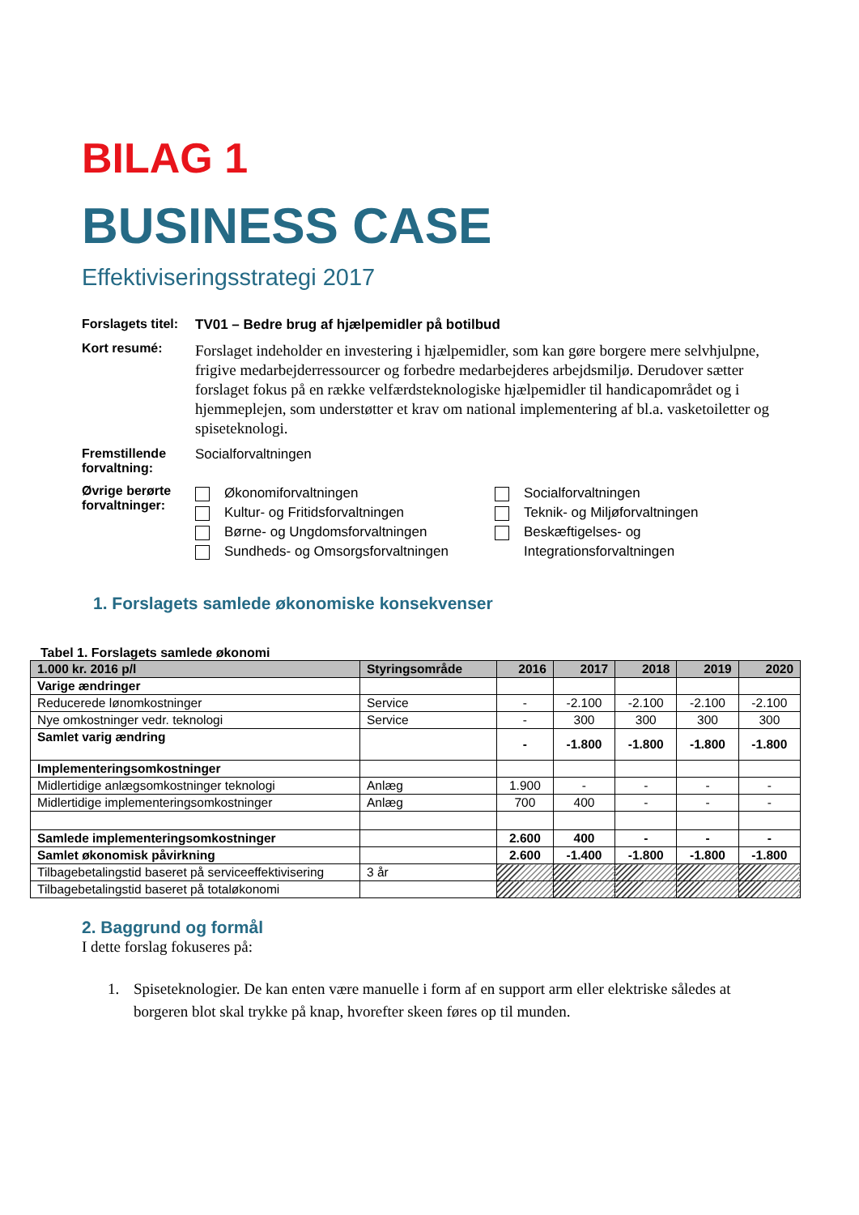BILAG 1
BUSINESS CASE
Effektiviseringsstrategi 2017
Forslagets titel:
TV01 – Bedre brug af hjælpemidler på botilbud
Kort resumé:
Forslaget indeholder en investering i hjælpemidler, som kan gøre borgere mere selvhjulpne, frigive medarbejderressourcer og forbedre medarbejderes arbejdsmiljø. Derudover sætter forslaget fokus på en række velfærdsteknologiske hjælpemidler til handicapområdet og i hjemmeplejen, som understøtter et krav om national implementering af bl.a. vasketoiletter og spiseteknologi.
Fremstillende forvaltning:
Socialforvaltningen
Øvrige berørte forvaltninger:
Økonomiforvaltningen
Kultur- og Fritidsforvaltningen
Børne- og Ungdomsforvaltningen
Sundheds- og Omsorgsforvaltningen
Socialforvaltningen
Teknik- og Miljøforvaltningen
Beskæftigelses- og
Integrationsforvaltningen
1. Forslagets samlede økonomiske konsekvenser
Tabel 1. Forslagets samlede økonomi
| 1.000 kr. 2016 p/l | Styringsområde | 2016 | 2017 | 2018 | 2019 | 2020 |
| --- | --- | --- | --- | --- | --- | --- |
| Varige ændringer | | | | | | |
| Reducerede lønomkostninger | Service | - | -2.100 | -2.100 | -2.100 | -2.100 |
| Nye omkostninger vedr. teknologi | Service | - | 300 | 300 | 300 | 300 |
| Samlet varig ændring | | - | -1.800 | -1.800 | -1.800 | -1.800 |
| Implementeringsomkostninger | | | | | | |
| Midlertidige anlægsomkostninger teknologi | Anlæg | 1.900 | - | - | - | - |
| Midlertidige implementeringsomkostninger | Anlæg | 700 | 400 | - | - | - |
| Samlede implementeringsomkostninger | | 2.600 | 400 | - | - | - |
| Samlet økonomisk påvirkning | | 2.600 | -1.400 | -1.800 | -1.800 | -1.800 |
| Tilbagebetalingstid baseret på serviceeffektivisering | 3 år | | | | | |
| Tilbagebetalingstid baseret på totaløkonomi | | | | | | |
2. Baggrund og formål
I dette forslag fokuseres på:
1. Spiseteknologier. De kan enten være manuelle i form af en support arm eller elektriske således at borgeren blot skal trykke på knap, hvorefter skeen føres op til munden.